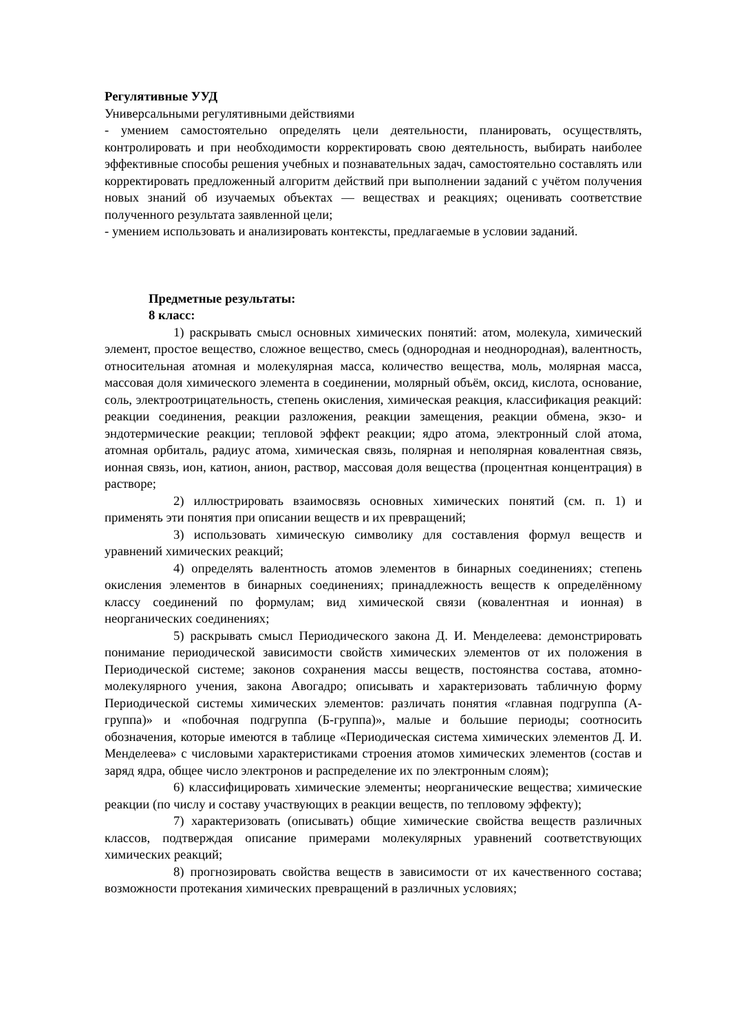Регулятивные УУД
Универсальными регулятивными действиями
- умением самостоятельно определять цели деятельности, планировать, осуществлять, контролировать и при необходимости корректировать свою деятельность, выбирать наиболее эффективные способы решения учебных и познавательных задач, самостоятельно составлять или корректировать предложенный алгоритм действий при выполнении заданий с учётом получения новых знаний об изучаемых объектах — веществах и реакциях; оценивать соответствие полученного результата заявленной цели;
- умением использовать и анализировать контексты, предлагаемые в условии заданий.
Предметные результаты:
8 класс:
1) раскрывать смысл основных химических понятий: атом, молекула, химический элемент, простое вещество, сложное вещество, смесь (однородная и неоднородная), валентность, относительная атомная и молекулярная масса, количество вещества, моль, молярная масса, массовая доля химического элемента в соединении, молярный объём, оксид, кислота, основание, соль, электроотрицательность, степень окисления, химическая реакция, классификация реакций: реакции соединения, реакции разложения, реакции замещения, реакции обмена, экзо- и эндотермические реакции; тепловой эффект реакции; ядро атома, электронный слой атома, атомная орбиталь, радиус атома, химическая связь, полярная и неполярная ковалентная связь, ионная связь, ион, катион, анион, раствор, массовая доля вещества (процентная концентрация) в растворе;
2) иллюстрировать взаимосвязь основных химических понятий (см. п. 1) и применять эти понятия при описании веществ и их превращений;
3) использовать химическую символику для составления формул веществ и уравнений химических реакций;
4) определять валентность атомов элементов в бинарных соединениях; степень окисления элементов в бинарных соединениях; принадлежность веществ к определённому классу соединений по формулам; вид химической связи (ковалентная и ионная) в неорганических соединениях;
5) раскрывать смысл Периодического закона Д. И. Менделеева: демонстрировать понимание периодической зависимости свойств химических элементов от их положения в Периодической системе; законов сохранения массы веществ, постоянства состава, атомно-молекулярного учения, закона Авогадро; описывать и характеризовать табличную форму Периодической системы химических элементов: различать понятия «главная подгруппа (А-группа)» и «побочная подгруппа (Б-группа)», малые и большие периоды; соотносить обозначения, которые имеются в таблице «Периодическая система химических элементов Д. И. Менделеева» с числовыми характеристиками строения атомов химических элементов (состав и заряд ядра, общее число электронов и распределение их по электронным слоям);
6) классифицировать химические элементы; неорганические вещества; химические реакции (по числу и составу участвующих в реакции веществ, по тепловому эффекту);
7) характеризовать (описывать) общие химические свойства веществ различных классов, подтверждая описание примерами молекулярных уравнений соответствующих химических реакций;
8) прогнозировать свойства веществ в зависимости от их качественного состава; возможности протекания химических превращений в различных условиях;